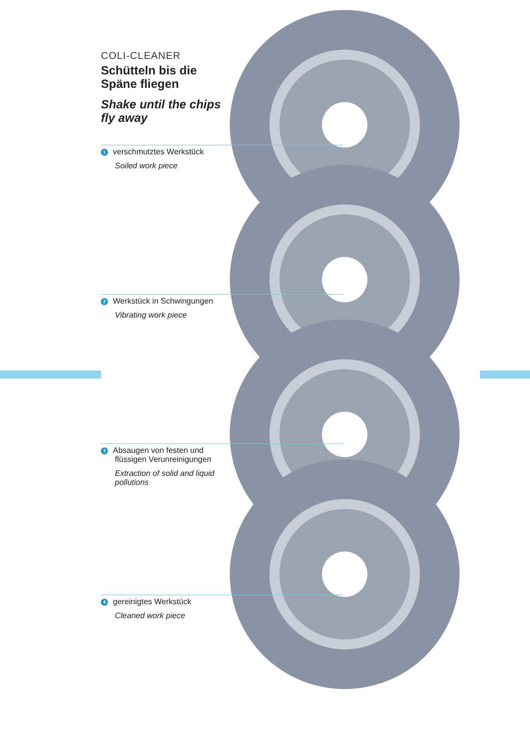COLI-CLEANER
Schütteln bis die Späne fliegen
Shake until the chips fly away
1 verschmutztes Werkstück
Soiled work piece
2 Werkstück in Schwingungen
Vibrating work piece
3 Absaugen von festen und
flüssigen Verunreinigungen
Extraction of solid and liquid
pollutions
4 gereinigtes Werkstück
Cleaned work piece